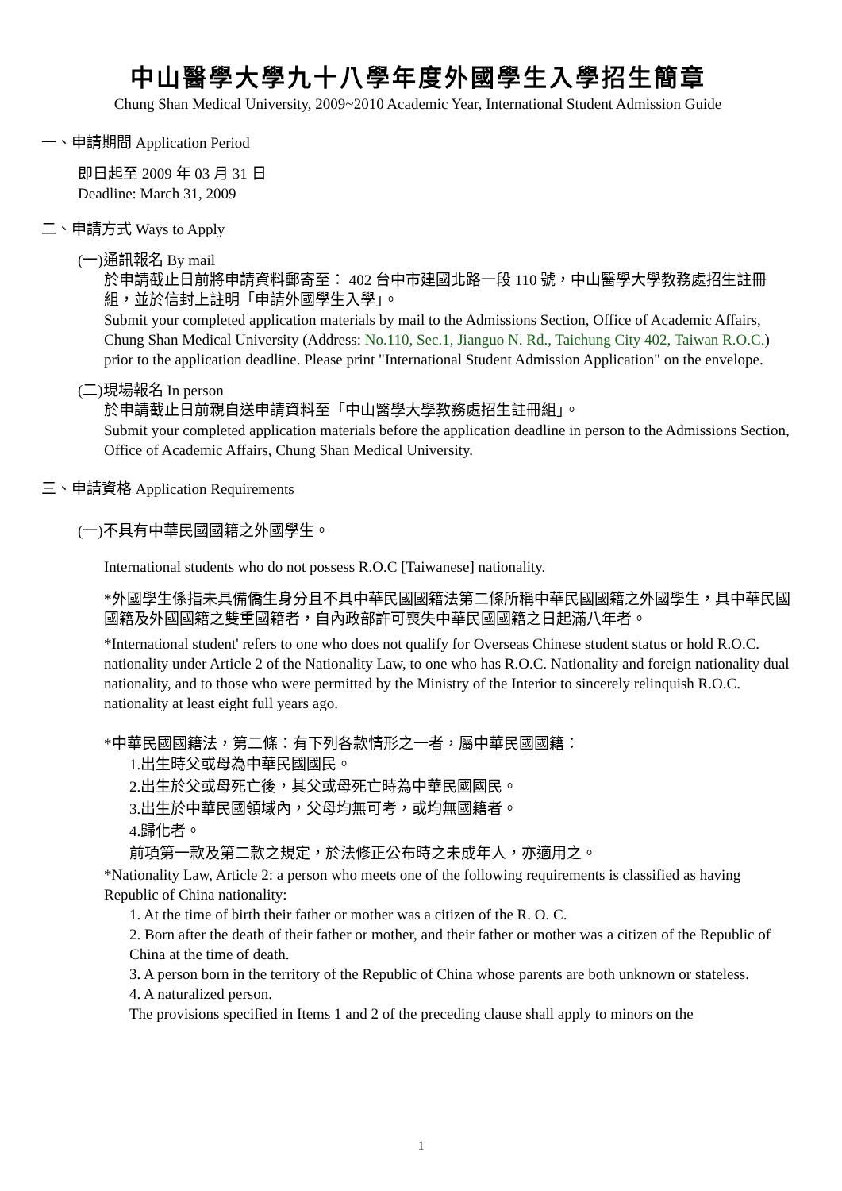中山醫學大學九十八學年度外國學生入學招生簡章
Chung Shan Medical University, 2009~2010 Academic Year, International Student Admission Guide
一、申請期間 Application Period
即日起至 2009 年 03 月 31 日
Deadline: March 31, 2009
二、申請方式 Ways to Apply
(一)通訊報名 By mail
於申請截止日前將申請資料郵寄至： 402 台中市建國北路一段 110 號，中山醫學大學教務處招生註冊組，並於信封上註明「申請外國學生入學」。
Submit your completed application materials by mail to the Admissions Section, Office of Academic Affairs, Chung Shan Medical University (Address: No.110, Sec.1, Jianguo N. Rd., Taichung City 402, Taiwan R.O.C.) prior to the application deadline. Please print "International Student Admission Application" on the envelope.
(二)現場報名 In person
於申請截止日前親自送申請資料至「中山醫學大學教務處招生註冊組」。
Submit your completed application materials before the application deadline in person to the Admissions Section, Office of Academic Affairs, Chung Shan Medical University.
三、申請資格 Application Requirements
(一)不具有中華民國國籍之外國學生。
International students who do not possess R.O.C [Taiwanese] nationality.
*外國學生係指未具備僑生身分且不具中華民國國籍法第二條所稱中華民國國籍之外國學生，具中華民國國籍及外國國籍之雙重國籍者，自內政部許可喪失中華民國國籍之日起滿八年者。
*International student' refers to one who does not qualify for Overseas Chinese student status or hold R.O.C. nationality under Article 2 of the Nationality Law, to one who has R.O.C. Nationality and foreign nationality dual nationality, and to those who were permitted by the Ministry of the Interior to sincerely relinquish R.O.C. nationality at least eight full years ago.
*中華民國國籍法，第二條：有下列各款情形之一者，屬中華民國國籍：
1.出生時父或母為中華民國國民。
2.出生於父或母死亡後，其父或母死亡時為中華民國國民。
3.出生於中華民國領域內，父母均無可考，或均無國籍者。
4.歸化者。
前項第一款及第二款之規定，於法修正公布時之未成年人，亦適用之。
*Nationality Law, Article 2: a person who meets one of the following requirements is classified as having Republic of China nationality:
1. At the time of birth their father or mother was a citizen of the R. O. C.
2. Born after the death of their father or mother, and their father or mother was a citizen of the Republic of China at the time of death.
3. A person born in the territory of the Republic of China whose parents are both unknown or stateless.
4. A naturalized person.
The provisions specified in Items 1 and 2 of the preceding clause shall apply to minors on the
1